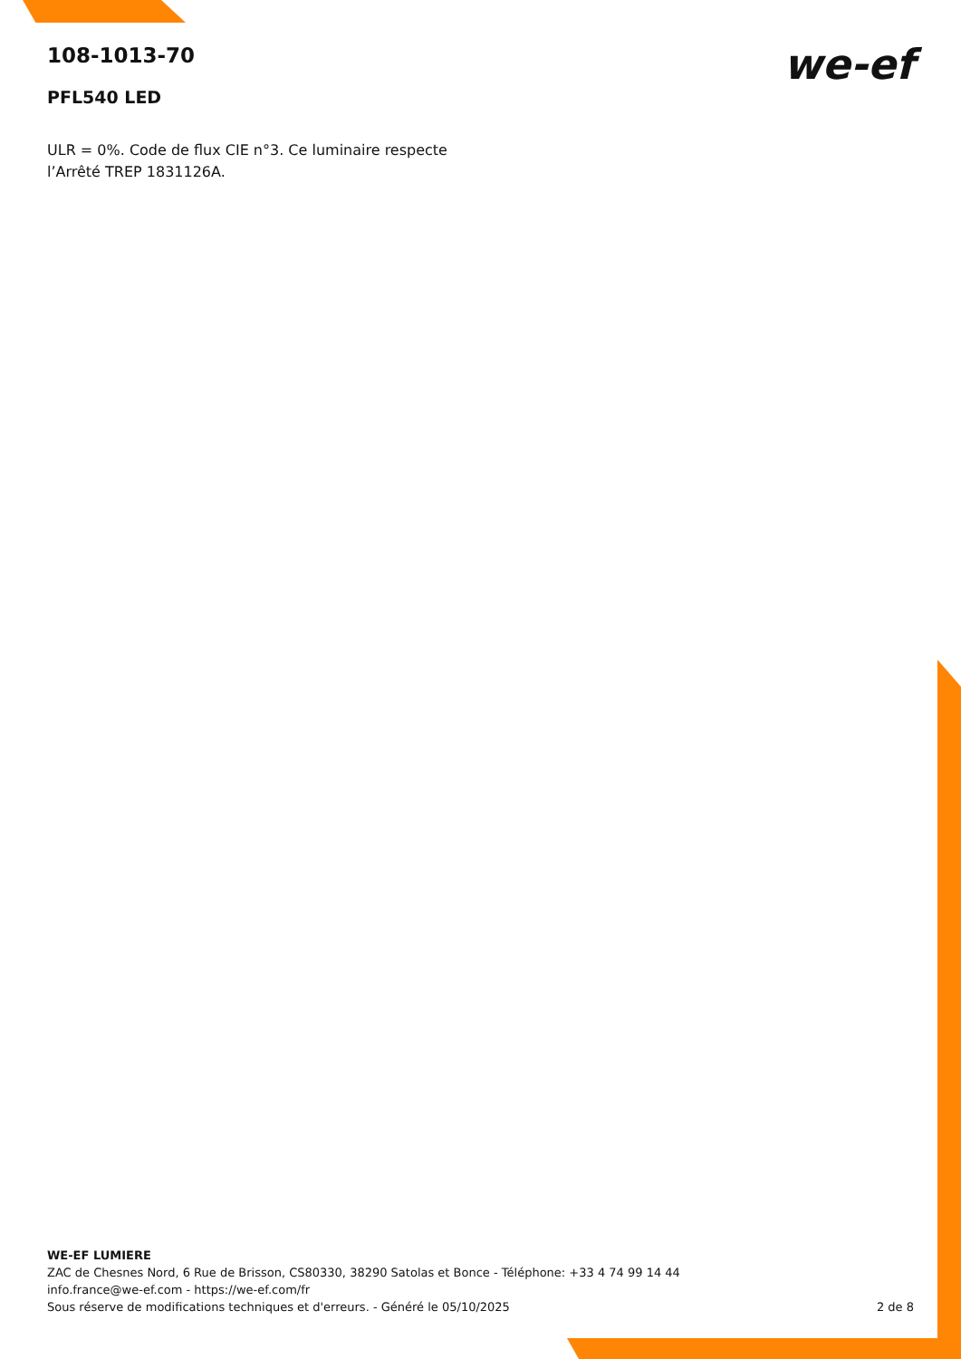108-1013-70
PFL540 LED
we-ef
ULR = 0%. Code de flux CIE n°3. Ce luminaire respecte
l’Arrêté TREP 1831126A.
WE-EF LUMIERE
ZAC de Chesnes Nord, 6 Rue de Brisson, CS80330, 38290 Satolas et Bonce - Téléphone: +33 4 74 99 14 44
info.france@we-ef.com - https://we-ef.com/fr
Sous réserve de modifications techniques et d'erreurs. - Généré le 05/10/2025 2 de 8